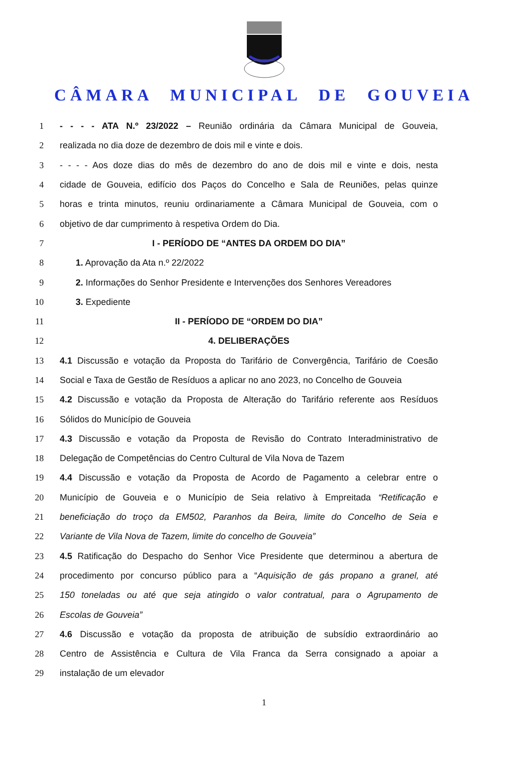CÂMARA MUNICIPAL DE GOUVEIA
1 - - - - ATA N.º 23/2022 – Reunião ordinária da Câmara Municipal de Gouveia,
2 realizada no dia doze de dezembro de dois mil e vinte e dois.
3 - - - - Aos doze dias do mês de dezembro do ano de dois mil e vinte e dois, nesta
4 cidade de Gouveia, edifício dos Paços do Concelho e Sala de Reuniões, pelas quinze
5 horas e trinta minutos, reuniu ordinariamente a Câmara Municipal de Gouveia, com o
6 objetivo de dar cumprimento à respetiva Ordem do Dia.
7 I - PERÍODO DE “ANTES DA ORDEM DO DIA”
8 1. Aprovação da Ata n.º 22/2022
9 2. Informações do Senhor Presidente e Intervenções dos Senhores Vereadores
10 3. Expediente
11 II - PERÍODO DE “ORDEM DO DIA”
12 4. DELIBERAÇÕES
13 4.1 Discussão e votação da Proposta do Tarifário de Convergência, Tarifário de Coesão
14 Social e Taxa de Gestão de Resíduos a aplicar no ano 2023, no Concelho de Gouveia
15 4.2 Discussão e votação da Proposta de Alteração do Tarifário referente aos Resíduos
16 Sólidos do Município de Gouveia
17 4.3 Discussão e votação da Proposta de Revisão do Contrato Interadministrativo de
18 Delegação de Competências do Centro Cultural de Vila Nova de Tazem
19 4.4 Discussão e votação da Proposta de Acordo de Pagamento a celebrar entre o
20 Município de Gouveia e o Município de Seia relativo à Empreitada “Retificação e
21 beneficiação do troço da EM502, Paranhos da Beira, limite do Concelho de Seia e
22 Variante de Vila Nova de Tazem, limite do concelho de Gouveia”
23 4.5 Ratificação do Despacho do Senhor Vice Presidente que determinou a abertura de
24 procedimento por concurso público para a “Aquisição de gás propano a granel, até
25 150 toneladas ou até que seja atingido o valor contratual, para o Agrupamento de
26 Escolas de Gouveia”
27 4.6 Discussão e votação da proposta de atribuição de subsídio extraordinário ao
28 Centro de Assistência e Cultura de Vila Franca da Serra consignado a apoiar a
29 instalação de um elevador
1